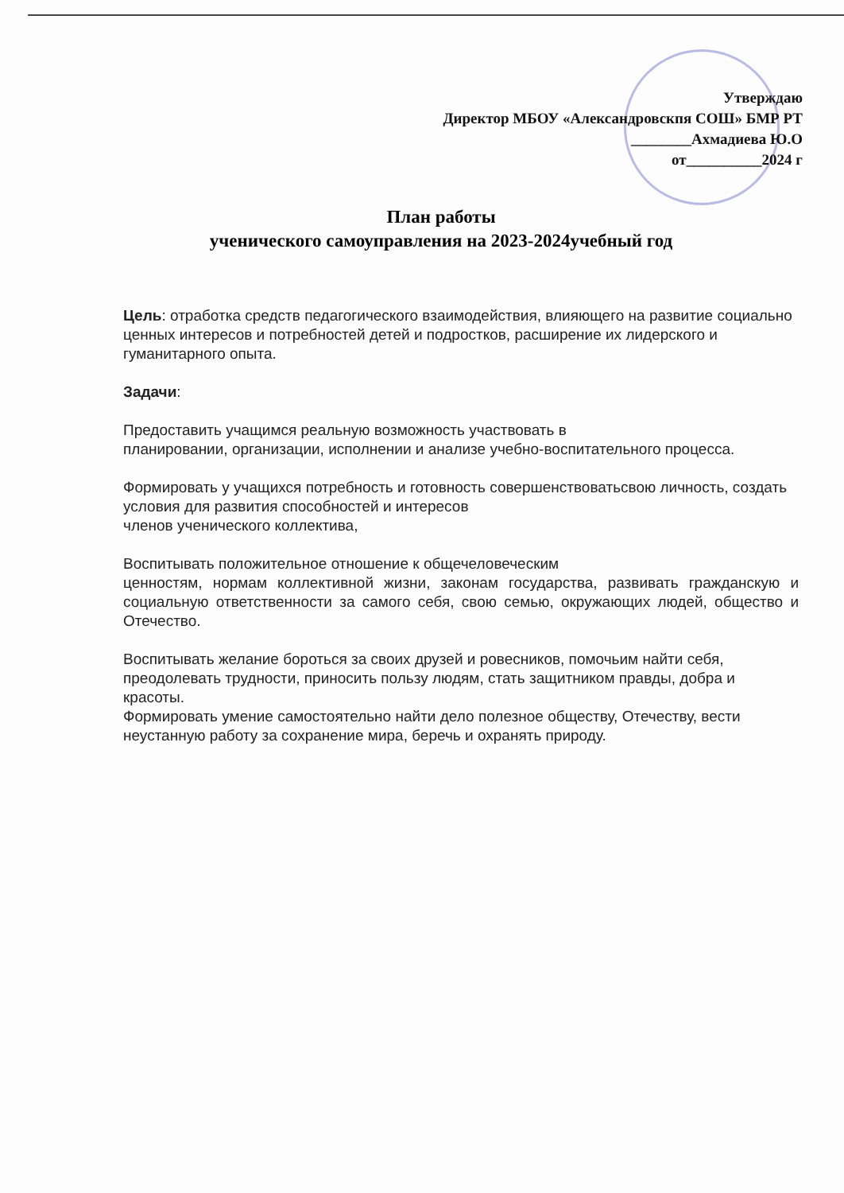Утверждаю
Директор МБОУ «Александровскпя СОШ» БМР РТ
________Ахмадиева Ю.О
от__________2024 г
План работы
ученического самоуправления на 2023-2024учебный год
Цель: отработка средств педагогического взаимодействия, влияющего на развитие социально ценных интересов и потребностей детей и подростков, расширение их лидерского и гуманитарного опыта.
Задачи:
Предоставить учащимся реальную возможность участвовать в
планировании, организации, исполнении и анализе учебно-воспитательного процесса.
Формировать у учащихся потребность и готовность совершенствоватьсвою личность, создать условия для развития способностей и интересов
членов ученического коллектива,
Воспитывать положительное отношение к общечеловеческим
ценностям, нормам коллективной жизни, законам государства, развивать гражданскую и социальную ответственности за самого себя, свою семью, окружающих людей, общество и Отечество.
Воспитывать желание бороться за своих друзей и ровесников, помочьим найти себя, преодолевать трудности, приносить пользу людям, стать защитником правды, добра и красоты.
Формировать умение самостоятельно найти дело полезное обществу, Отечеству, вести неустанную работу за сохранение мира, беречь и охранять природу.